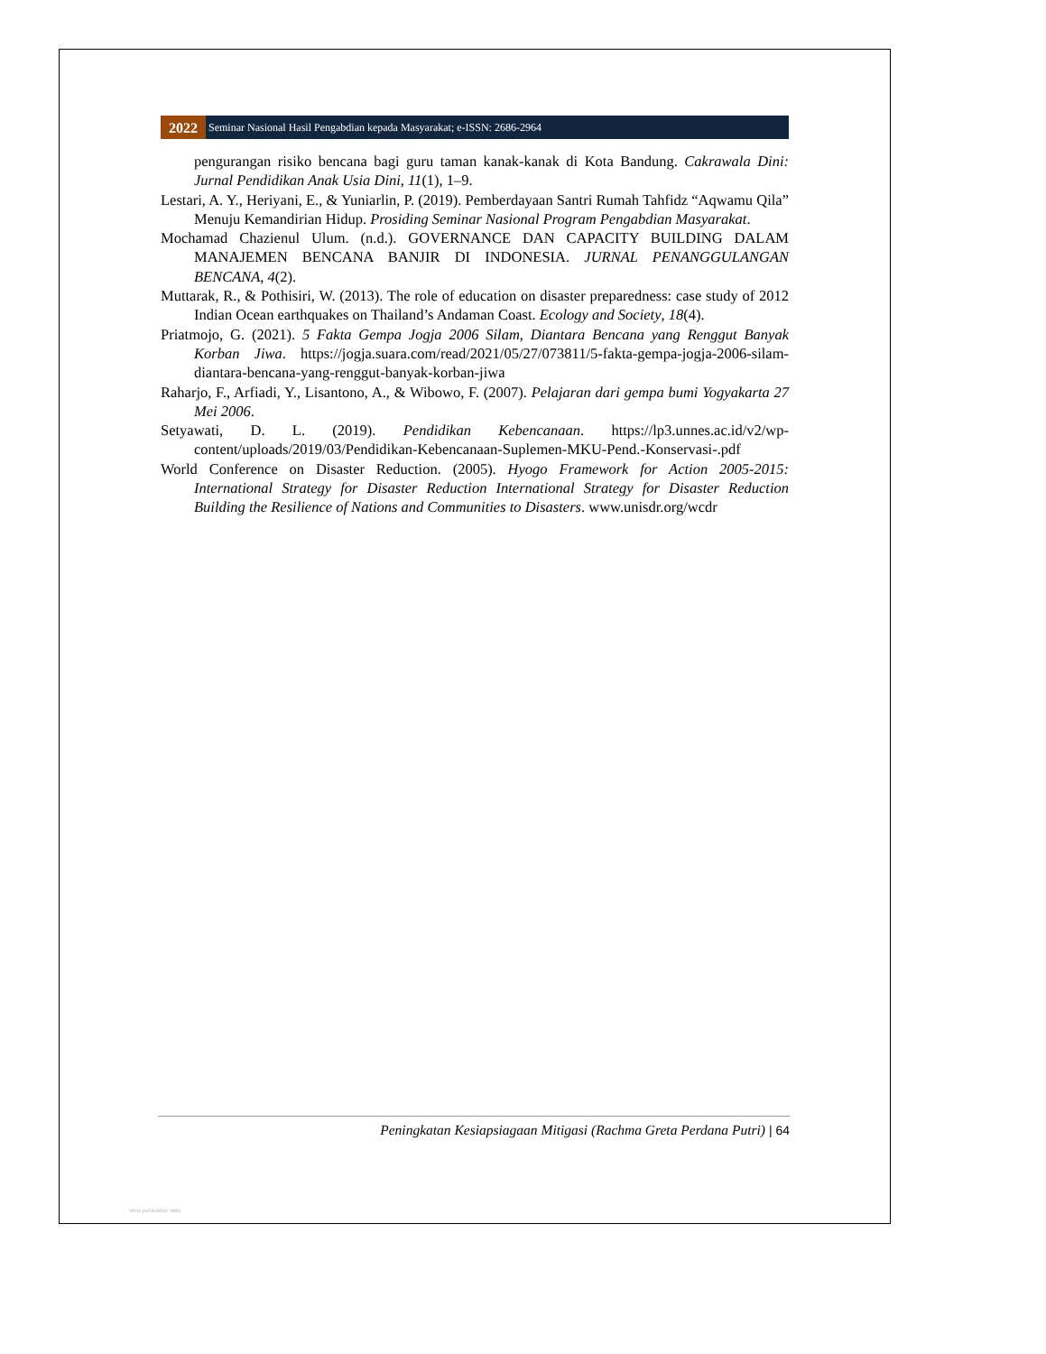2022 Seminar Nasional Hasil Pengabdian kepada Masyarakat; e-ISSN: 2686-2964
pengurangan risiko bencana bagi guru taman kanak-kanak di Kota Bandung. Cakrawala Dini: Jurnal Pendidikan Anak Usia Dini, 11(1), 1–9.
Lestari, A. Y., Heriyani, E., & Yuniarlin, P. (2019). Pemberdayaan Santri Rumah Tahfidz “Aqwamu Qila” Menuju Kemandirian Hidup. Prosiding Seminar Nasional Program Pengabdian Masyarakat.
Mochamad Chazienul Ulum. (n.d.). GOVERNANCE DAN CAPACITY BUILDING DALAM MANAJEMEN BENCANA BANJIR DI INDONESIA. JURNAL PENANGGULANGAN BENCANA, 4(2).
Muttarak, R., & Pothisiri, W. (2013). The role of education on disaster preparedness: case study of 2012 Indian Ocean earthquakes on Thailand’s Andaman Coast. Ecology and Society, 18(4).
Priatmojo, G. (2021). 5 Fakta Gempa Jogja 2006 Silam, Diantara Bencana yang Renggut Banyak Korban Jiwa. https://jogja.suara.com/read/2021/05/27/073811/5-fakta-gempa-jogja-2006-silam-diantara-bencana-yang-renggut-banyak-korban-jiwa
Raharjo, F., Arfiadi, Y., Lisantono, A., & Wibowo, F. (2007). Pelajaran dari gempa bumi Yogyakarta 27 Mei 2006.
Setyawati, D. L. (2019). Pendidikan Kebencanaan. https://lp3.unnes.ac.id/v2/wp-content/uploads/2019/03/Pendidikan-Kebencanaan-Suplemen-MKU-Pend.-Konservasi-.pdf
World Conference on Disaster Reduction. (2005). Hyogo Framework for Action 2005-2015: International Strategy for Disaster Reduction International Strategy for Disaster Reduction Building the Resilience of Nations and Communities to Disasters. www.unisdr.org/wcdr
Peningkatan Kesiapsiagaan Mitigasi (Rachma Greta Perdana Putri) | 64
View publication stats